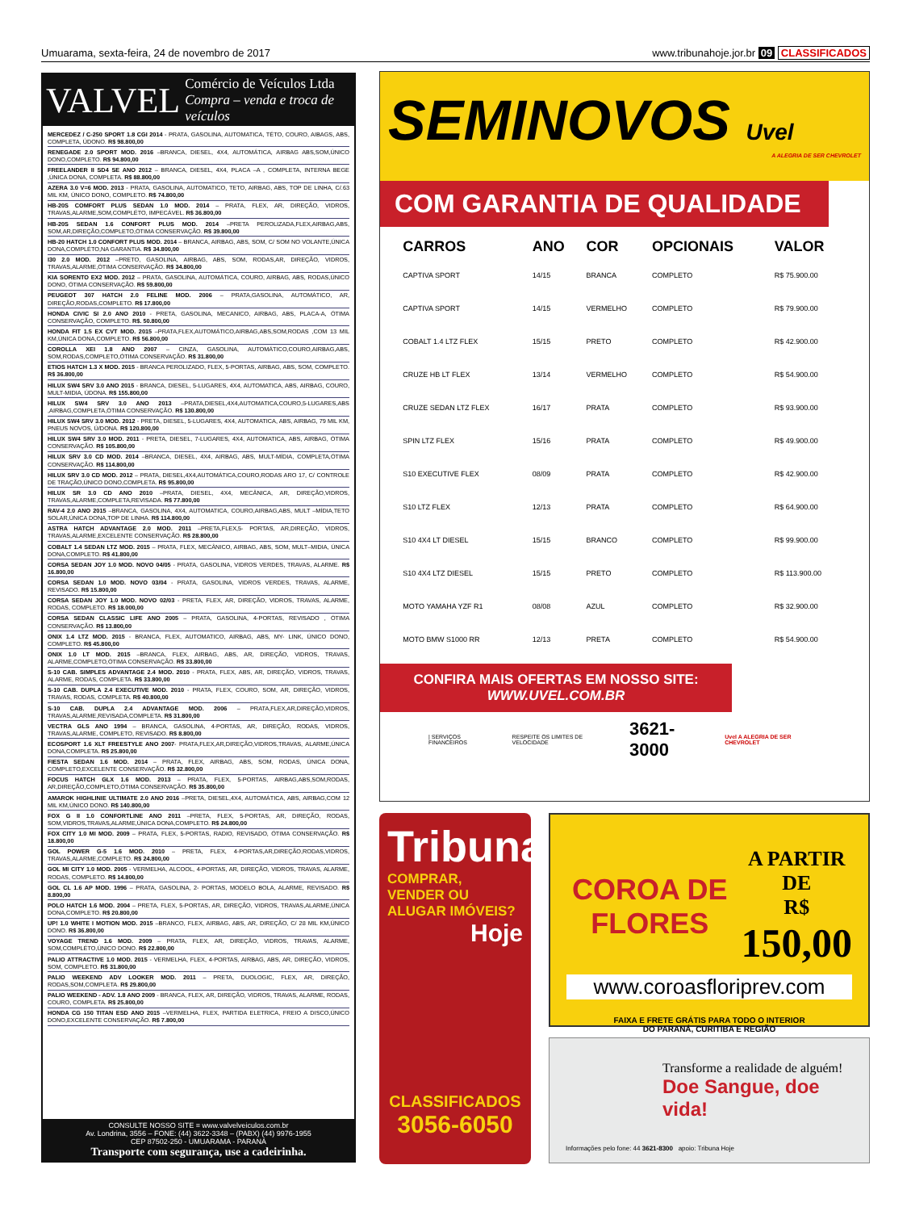Umuarama, sexta-feira, 24 de novembro de 2017 www.tribunahoje.jor.br 09 CLASSIFICADOS
VALVEL Comércio de Veículos Ltda
Compra – venda e troca de veículos
MERCEDEZ / C-250 SPORT 1.8 CGI 2014 - PRATA, GASOLINA, AUTOMATICA, TÉTO, COURO, AIBAGS, ABS, COMPLETA, ÚDONO. R$ 98.800,00
RENEGADE 2.0 SPORT MOD. 2016 –BRANCA, DIESEL, 4X4, AUTOMÁTICA, AIRBAG ABS,SOM,ÚNICO DONO,COMPLETO. R$ 94.800,00
FREELANDER II SD4 SE ANO 2012 – BRANCA, DIESEL, 4X4, PLACA –A , COMPLETA, INTERNA BEGE ,ÚNICA DONA, COMPLETA. R$ 88.800,00
AZERA 3.0 V=6 MOD. 2013 - PRATA, GASOLINA, AUTOMATICO, TETO, AIRBAG, ABS, TOP DE LINHA, C/.63 MIL KM, ÚNICO DONO, COMPLETO. R$ 74.800,00
HB-20S COMFORT PLUS SEDAN 1.0 MOD. 2014 – PRATA, FLEX, AR, DIREÇÃO, VIDROS, TRAVAS,ALARME,SOM,COMPLÉTO, IMPECÁVEL. R$ 36.800,00
HB-20S SEDAN 1.6 CONFORT PLUS MOD. 2014 –PRETA PEROLIZADA,FLEX,AIRBAG,ABS, SOM,AR,DIREÇÃO,COMPLETO,ÓTIMA CONSERVAÇÃO. R$ 39.800,00
HB-20 HATCH 1.0 CONFORT PLUS MOD. 2014 – BRANCA, AIRBAG, ABS, SOM, C/ SOM NO VOLANTE,ÚNICA DONA,COMPLÉTO,NA GARANTIA. R$ 34.800,00
I30 2.0 MOD. 2012 –PRETO, GASOLINA, AIRBAG, ABS, SOM, RODAS,AR, DIREÇÃO, VIDROS, TRAVAS,ALARME,ÓTIMA CONSERVAÇÃO. R$ 34.800,00
KIA SORENTO EX2 MOD. 2012 – PRATA, GASOLINA, AUTOMÁTICA, COURO, AIRBAG, ABS, RODAS,ÚNICO DONO, ÓTIMA CONSERVAÇÃO. R$ 59.800,00
PEUGEOT 307 HATCH 2.0 FELINE MOD. 2006 – PRATA,GASOLINA, AUTOMÁTICO, AR, DIREÇÃO,RODAS,COMPLETO. R$ 17.800,00
HONDA CIVIC SI 2.0 ANO 2010 - PRETA, GASOLINA, MECANICO, AIRBAG, ABS, PLACA-A, ÓTIMA CONSERVAÇÃO, COMPLETO. R$. 50.800,00
HONDA FIT 1.5 EX CVT MOD. 2015 –PRATA,FLEX,AUTOMÁTICO,AIRBAG,ABS,SOM,RODAS ,COM 13 MIL KM,ÚNICA DONA,COMPLETO. R$ 56.800,00
COROLLA XEI 1.8 ANO 2007 – CINZA, GASOLINA, AUTOMÁTICO,COURO,AIRBAG,ABS, SOM,RODAS,COMPLETO,ÓTIMA CONSERVAÇÃO. R$ 31.800,00
ETIOS HATCH 1.3 X MOD. 2015 - BRANCA PEROLIZADO, FLEX, 5-PORTAS, AIRBAG, ABS, SOM, COMPLETO. R$ 36.800,00
HILUX SW4 SRV 3.0 ANO 2015 - BRANCA, DIESEL, 5-LUGARES, 4X4, AUTOMATICA, ABS, AIRBAG, COURO, MULT-MIDIA, ÚDONA. R$ 155.800,00
HILUX SW4 SRV 3.0 ANO 2013 –PRATA,DIESEL,4X4,AUTOMATICA,COURO,5-LUGARES,ABS ,AIRBAG,COMPLETA,ÓTIMA CONSERVAÇÃO. R$ 130.800,00
HILUX SW4 SRV 3.0 MOD. 2012 - PRETA, DIESEL, 5-LUGARES, 4X4, AUTOMATICA, ABS, AIRBAG, 79 MIL KM, PNEUS NOVOS, Ú/DONA. R$ 120.800,00
HILUX SW4 SRV 3.0 MOD. 2011 - PRETA, DIESEL, 7-LUGARES, 4X4, AUTOMATICA, ABS, AIRBAG, ÓTIMA CONSERVAÇÃO. R$ 105.800,00
HILUX SRV 3.0 CD MOD. 2014 –BRANCA, DIESEL, 4X4, AIRBAG, ABS, MULT-MÍDIA, COMPLETA,ÓTIMA CONSERVAÇÃO. R$ 114.800,00
HILUX SRV 3.0 CD MOD. 2012 – PRATA, DIESEL,4X4,AUTOMÁTICA,COURO,RODAS ARO 17, C/ CONTROLE DE TRAÇÃO,ÚNICO DONO,COMPLETA. R$ 95.800,00
HILUX SR 3.0 CD ANO 2010 –PRATA, DIESEL, 4X4, MECÂNICA, AR, DIREÇÃO,VIDROS, TRAVAS,ALARME,COMPLETA,REVISADA. R$ 77.800,00
RAV-4 2.0 ANO 2015 –BRANCA, GASOLINA, 4X4, AUTOMATICA, COURO,AIRBAG,ABS, MULT –MÍDIA,TETO SOLAR,ÚNICA DONA,TOP DE LINHA. R$ 114.800,00
ASTRA HATCH ADVANTAGE 2.0 MOD. 2011 –PRETA,FLEX,5- PORTAS, AR,DIREÇÃO, VIDROS, TRAVAS,ALARME,EXCELENTE CONSERVAÇÃO. R$ 28.800,00
COBALT 1.4 SEDAN LTZ MOD. 2015 – PRATA, FLEX, MECÂNICO, AIRBAG, ABS, SOM, MULT–MIDIA, ÚNICA DONA,COMPLETO. R$ 41.800,00
CORSA SEDAN JOY 1.0 MOD. NOVO 04/05 - PRATA, GASOLINA, VIDROS VERDES, TRAVAS, ALARME. R$ 16.800,00
CORSA SEDAN 1.0 MOD. NOVO 03/04 - PRATA, GASOLINA, VIDROS VERDES, TRAVAS, ALARME, REVISADO. R$ 15.800,00
CORSA SEDAN JOY 1.0 MOD. NOVO 02/03 - PRETA, FLEX, AR, DIREÇÃO, VIDROS, TRAVAS, ALARME, RODAS, COMPLETO. R$ 18.000,00
CORSA SEDAN CLASSIC LIFE ANO 2005 – PRATA, GASOLINA, 4-PORTAS, REVISADO , ÓTIMA CONSERVAÇÃO. R$ 13.800,00
ONIX 1.4 LTZ MOD. 2015 - BRANCA, FLEX, AUTOMATICO, AIRBAG, ABS, MY- LINK, ÚNICO DONO, COMPLETO. R$ 45.800,00
ONIX 1.0 LT MOD. 2015 –BRANCA, FLEX, AIRBAG, ABS, AR, DIREÇÃO, VIDROS, TRAVAS, ALARME,COMPLETO,ÓTIMA CONSERVAÇÃO. R$ 33.800,00
S-10 CAB. SIMPLES ADVANTAGE 2.4 MOD. 2010 - PRATA, FLEX, ABS, AR, DIREÇÃO, VIDROS, TRAVAS, ALARME, RODAS, COMPLETA. R$ 33.800,00
S-10 CAB. DUPLA 2.4 EXECUTIVE MOD. 2010 - PRATA, FLEX, COURO, SOM, AR, DIREÇÃO, VIDROS, TRAVAS, RODAS, COMPLETA. R$ 40.800,00
S-10 CAB. DUPLA 2.4 ADVANTAGE MOD. 2006 – PRATA,FLEX,AR,DIREÇÃO,VIDROS, TRAVAS,ALARME,REVISADA,COMPLETA. R$ 31.800,00
VECTRA GLS ANO 1994 – BRANCA, GASOLINA, 4-PORTAS, AR, DIREÇÃO, RODAS, VIDROS, TRAVAS,ALARME, COMPLETO, REVISADO. R$ 8.800,00
ECOSPORT 1.6 XLT FREESTYLE ANO 2007- PRATA,FLEX,AR,DIREÇÃO,VIDROS,TRAVAS, ALARME,ÚNICA DONA,COMPLETA. R$ 25.800,00
FIESTA SEDAN 1.6 MOD. 2014 – PRATA, FLEX, AIRBAG, ABS, SOM, RODAS, ÚNICA DONA, COMPLETO,EXCELENTE CONSERVAÇÃO. R$ 32.800,00
FOCUS HATCH GLX 1.6 MOD. 2013 – PRATA, FLEX, 5-PORTAS, AIRBAG,ABS,SOM,RODAS, AR,DIREÇÃO,COMPLETO,ÓTIMA CONSERVAÇÃO. R$ 35.800,00
AMAROK HIGHLINIE ULTIMATE 2.0 ANO 2016 –PRETA, DIESEL,4X4, AUTOMÁTICA, ABS, AIRBAG,COM 12 MIL KM,ÚNICO DONO. R$ 140.800,00
FOX G II 1.0 CONFORTLINE ANO 2011 –PRETA, FLEX, 5-PORTAS, AR, DIREÇÃO, RODAS, SOM,VIDROS,TRAVAS,ALARME,ÚNICA DONA,COMPLETO. R$ 24.800,00
FOX CITY 1.0 MI MOD. 2009 – PRATA, FLEX, 5-PORTAS, RADIO, REVISADO, ÓTIMA CONSERVAÇÃO. R$ 18.800,00
GOL POWER G-5 1.6 MOD. 2010 – PRETA, FLEX, 4-PORTAS,AR,DIREÇÃO,RODAS,VIDROS, TRAVAS,ALARME,COMPLETO. R$ 24.800,00
GOL MI CITY 1.0 MOD. 2005 - VERMELHA, ALCOOL, 4-PORTAS, AR, DIREÇÃO, VIDROS, TRAVAS, ALARME, RODAS, COMPLETO. R$ 14.800,00
GOL CL 1.6 AP MOD. 1996 – PRATA, GASOLINA, 2- PORTAS, MODELO BOLA, ALARME, REVISADO. R$ 8.800,00
POLO HATCH 1.6 MOD. 2004 – PRETA, FLEX, 5-PORTAS, AR, DIREÇÃO, VIDROS, TRAVAS,ALARME,ÚNICA DONA,COMPLETO. R$ 20.800,00
UP! 1.0 WHITE I MOTION MOD. 2015 –BRANCO, FLEX, AIRBAG, ABS, AR, DIREÇÃO, C/ 28 MIL KM,ÚNICO DONO. R$ 36.800,00
VOYAGE TREND 1.6 MOD. 2009 – PRATA, FLEX, AR, DIREÇÃO, VIDROS, TRAVAS, ALARME, SOM,COMPLÉTO,ÚNICO DONO. R$ 22.800,00
PALIO ATTRACTIVE 1.0 MOD. 2015 - VERMELHA, FLEX, 4-PORTAS, AIRBAG, ABS, AR, DIREÇÃO, VIDROS, SOM, COMPLETO. R$ 31.800,00
PALIO WEEKEND ADV LOOKER MOD. 2011 – PRETA, DUOLOGIC, FLEX, AR, DIREÇÃO, RODAS,SOM,COMPLETA. R$ 29.800,00
PALIO WEEKEND - ADV. 1.8 ANO 2009 - BRANCA, FLEX, AR, DIREÇÃO, VIDROS, TRAVAS, ALARME, RODAS, COURO, COMPLETA. R$ 25.800,00
HONDA CG 150 TITAN ESD ANO 2015 –VERMELHA, FLEX, PARTIDA ELETRICA, FREIO A DISCO,ÚNICO DONO,EXCELENTE CONSERVAÇÃO. R$ 7.800,00
CONSULTE NOSSO SITE = www.valvelveiculos.com.br
Av. Londrina, 3556 – FONE: (44) 3622-3348 – (PABX) (44) 9976-1955
CEP 87502-250 - UMUARAMA - PARANÁ
Transporte com segurança, use a cadeirinha.
SEMINOVOS Uvel
A ALEGRIA DE SER CHEVROLET
COM GARANTIA DE QUALIDADE
| CARROS | ANO | COR | OPCIONAIS | VALOR |
| --- | --- | --- | --- | --- |
| CAPTIVA SPORT | 14/15 | BRANCA | COMPLETO | R$ 75.900.00 |
| CAPTIVA SPORT | 14/15 | VERMELHO | COMPLETO | R$ 79.900.00 |
| COBALT 1.4 LTZ FLEX | 15/15 | PRETO | COMPLETO | R$ 42.900.00 |
| CRUZE HB LT FLEX | 13/14 | VERMELHO | COMPLETO | R$ 54.900.00 |
| CRUZE SEDAN LTZ FLEX | 16/17 | PRATA | COMPLETO | R$ 93.900.00 |
| SPIN LTZ FLEX | 15/16 | PRATA | COMPLETO | R$ 49.900.00 |
| S10 EXECUTIVE FLEX | 08/09 | PRATA | COMPLETO | R$ 42.900.00 |
| S10 LTZ FLEX | 12/13 | PRATA | COMPLETO | R$ 64.900.00 |
| S10 4X4 LT DIESEL | 15/15 | BRANCO | COMPLETO | R$ 99.900.00 |
| S10 4X4 LTZ DIESEL | 15/15 | PRETO | COMPLETO | R$ 113.900.00 |
| MOTO YAMAHA YZF R1 | 08/08 | AZUL | COMPLETO | R$ 32.900.00 |
| MOTO BMW S1000 RR | 12/13 | PRETA | COMPLETO | R$ 54.900.00 |
CONFIRA MAIS OFERTAS EM NOSSO SITE:
WWW.UVEL.COM.BR
| SERVIÇOS FINANCEIROS RESPEITE OS LIMITES DE VELOCIDADE 3621-3000 Uvel A ALEGRIA DE SER CHEVROLET
Tribuna
COMPRAR, VENDER OU ALUGAR IMÓVEIS?
Hoje
CLASSIFICADOS
3056-6050
COROA DE FLORES A PARTIR DE
R$ 150,00
www.coroasfloriprev.com
FAIXA E FRETE GRÁTIS PARA TODO O INTERIOR
DO PARANÁ, CURITIBA E REGIÃO
Transforme a realidade de alguém!
Doe Sangue, doe vida!
Informações pelo fone: 44 3621-8300 apoio: Tribuna Hoje